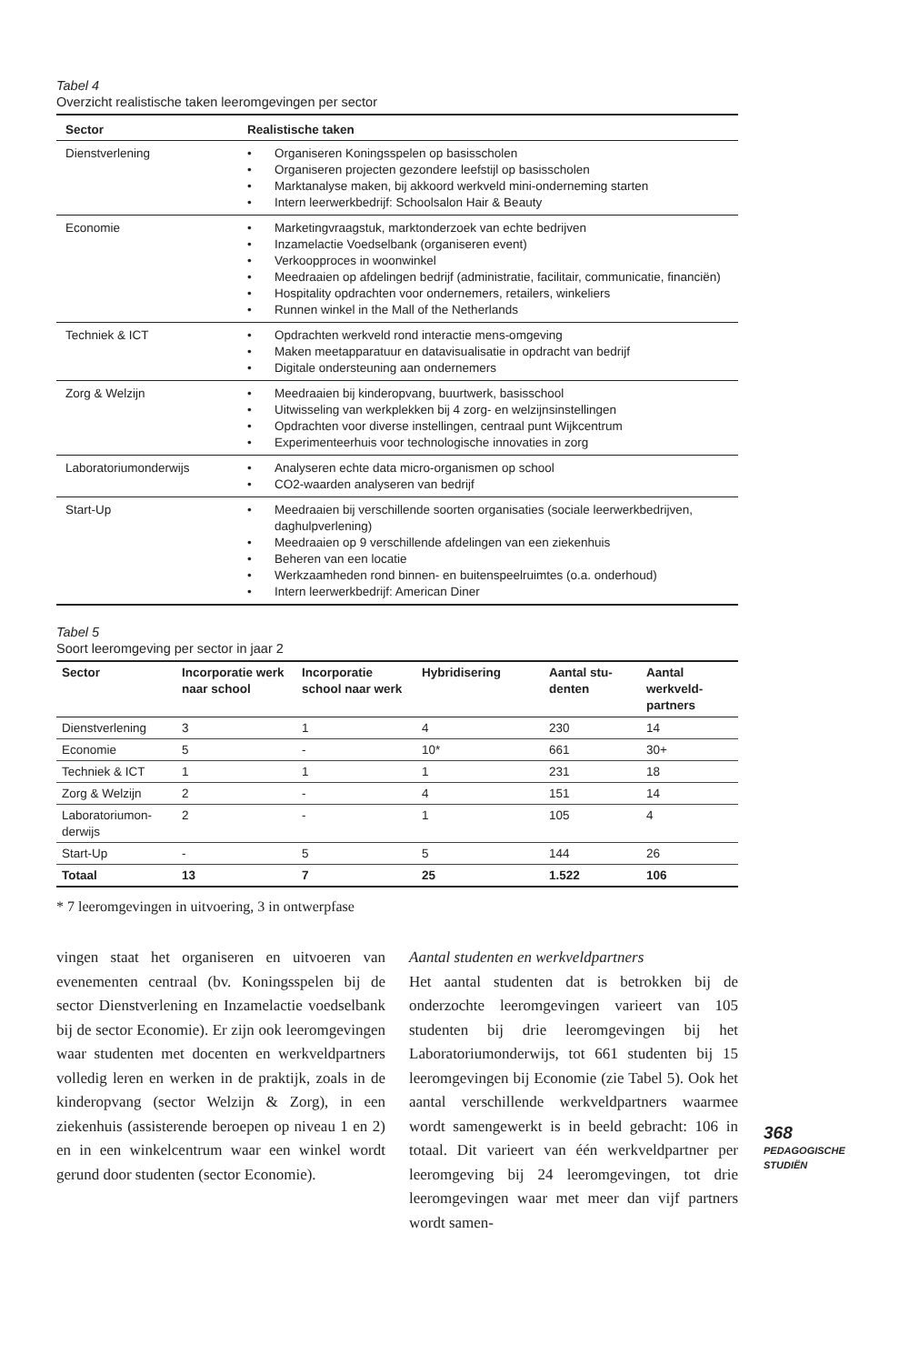Tabel 4
Overzicht realistische taken leeromgevingen per sector
| Sector | Realistische taken |
| --- | --- |
| Dienstverlening | • Organiseren Koningsspelen op basisscholen • Organiseren projecten gezondere leefstijl op basisscholen • Marktanalyse maken, bij akkoord werkveld mini-onderneming starten • Intern leerwerkbedrijf: Schoolsalon Hair & Beauty |
| Economie | • Marketingvraagstuk, marktonderzoek van echte bedrijven • Inzamelactie Voedselbank (organiseren event) • Verkoopproces in woonwinkel • Meedraaien op afdelingen bedrijf (administratie, facilitair, communicatie, financiën) • Hospitality opdrachten voor ondernemers, retailers, winkeliers • Runnen winkel in the Mall of the Netherlands |
| Techniek & ICT | • Opdrachten werkveld rond interactie mens-omgeving • Maken meetapparatuur en datavisualisatie in opdracht van bedrijf • Digitale ondersteuning aan ondernemers |
| Zorg & Welzijn | • Meedraaien bij kinderopvang, buurtwerk, basisschool • Uitwisseling van werkplekken bij 4 zorg- en welzijnsinstellingen • Opdrachten voor diverse instellingen, centraal punt Wijkcentrum • Experimenteerhuis voor technologische innovaties in zorg |
| Laboratoriumonderwijs | • Analyseren echte data micro-organismen op school • CO2-waarden analyseren van bedrijf |
| Start-Up | • Meedraaien bij verschillende soorten organisaties (sociale leerwerkbedrijven, daghulpverlening) • Meedraaien op 9 verschillende afdelingen van een ziekenhuis • Beheren van een locatie • Werkzaamheden rond binnen- en buitenspeelruimtes (o.a. onderhoud) • Intern leerwerkbedrijf: American Diner |
Tabel 5
Soort leeromgeving per sector in jaar 2
| Sector | Incorporatie werk naar school | Incorporatie school naar werk | Hybridisering | Aantal stu-denten | Aantal werkveld-partners |
| --- | --- | --- | --- | --- | --- |
| Dienstverlening | 3 | 1 | 4 | 230 | 14 |
| Economie | 5 | - | 10* | 661 | 30+ |
| Techniek & ICT | 1 | 1 | 1 | 231 | 18 |
| Zorg & Welzijn | 2 | - | 4 | 151 | 14 |
| Laboratoriumon-derwijs | 2 | - | 1 | 105 | 4 |
| Start-Up | - | 5 | 5 | 144 | 26 |
| Totaal | 13 | 7 | 25 | 1.522 | 106 |
* 7 leeromgevingen in uitvoering, 3 in ontwerpfase
vingen staat het organiseren en uitvoeren van evenementen centraal (bv. Koningsspelen bij de sector Dienstverlening en Inzamelactie voedselbank bij de sector Economie). Er zijn ook leeromgevingen waar studenten met docenten en werkveldpartners volledig leren en werken in de praktijk, zoals in de kinderopvang (sector Welzijn & Zorg), in een ziekenhuis (assisterende beroepen op niveau 1 en 2) en in een winkelcentrum waar een winkel wordt gerund door studenten (sector Economie).
Aantal studenten en werkveldpartners
Het aantal studenten dat is betrokken bij de onderzochte leeromgevingen varieert van 105 studenten bij drie leeromgevingen bij het Laboratoriumonderwijs, tot 661 studenten bij 15 leeromgevingen bij Economie (zie Tabel 5). Ook het aantal verschillende werkveldpartners waarmee wordt samengewerkt is in beeld gebracht: 106 in totaal. Dit varieert van één werkveldpartner per leeromgeving bij 24 leeromgevingen, tot drie leeromgevingen waar met meer dan vijf partners wordt samen-
368
PEDAGOGISCHE
STUDIËN